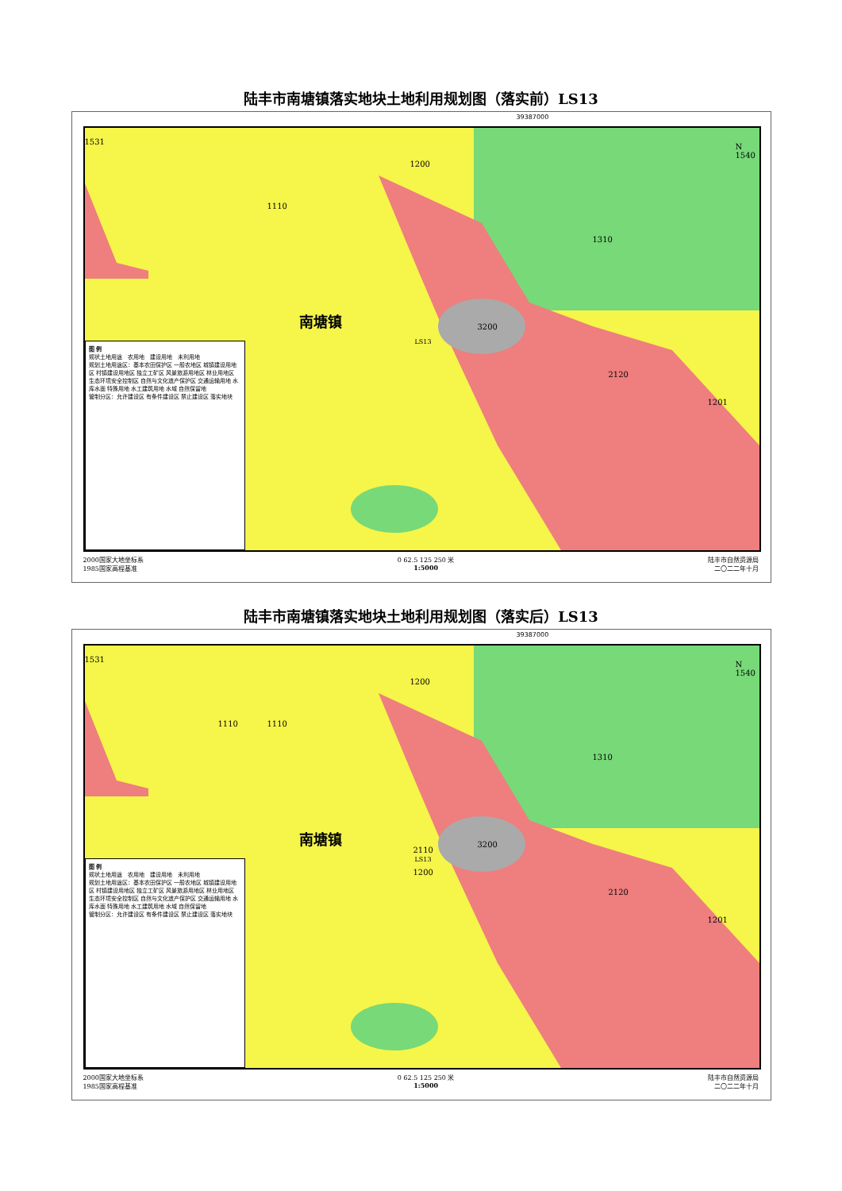陆丰市南塘镇落实地块土地利用规划图（落实前）LS13
39387000
1531
1200
1110
1310
南塘镇 3200
LS13
2120
1201
N 1540
图 例
规状土地用途　农用地　建设用地　未利用地
规划土地用途区：基本农田保护区 一般农地区 城镇建设用地区 村镇建设用地区 独立工矿区 风景旅游用地区 林业用地区 生态环境安全控制区 自然与文化遗产保护区 交通运输用地 水库水面 特殊用地 水工建筑用地 水域 自然保留地
管制分区：允许建设区 有条件建设区 禁止建设区 落实地块
2000国家大地坐标系
1985国家高程基准
0 62.5 125 250 米
1:5000
陆丰市自然资源局
二〇二二年十月
陆丰市南塘镇落实地块土地利用规划图（落实后）LS13
39387000
1531
1200
1110 1110
1310
南塘镇 3200
2110
LS13
1200
2120
1201
N 1540
图 例
规状土地用途　农用地　建设用地　未利用地
规划土地用途区：基本农田保护区 一般农地区 城镇建设用地区 村镇建设用地区 独立工矿区 风景旅游用地区 林业用地区 生态环境安全控制区 自然与文化遗产保护区 交通运输用地 水库水面 特殊用地 水工建筑用地 水域 自然保留地
管制分区：允许建设区 有条件建设区 禁止建设区 落实地块
2000国家大地坐标系
1985国家高程基准
0 62.5 125 250 米
1:5000
陆丰市自然资源局
二〇二二年十月